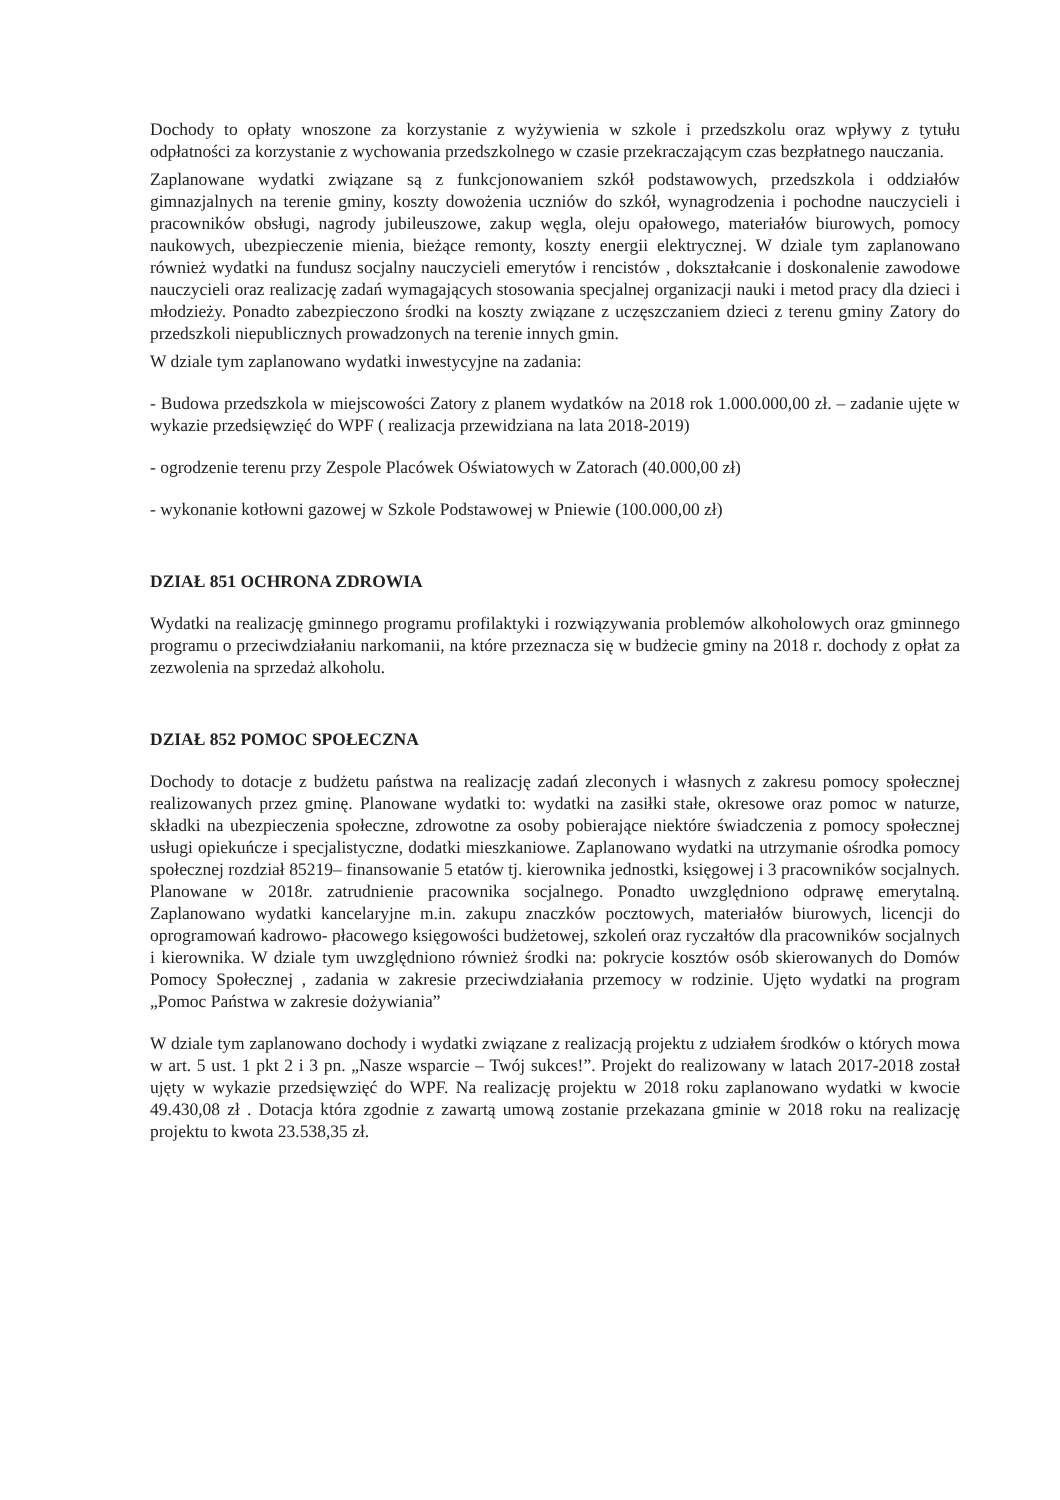Dochody to opłaty wnoszone za korzystanie z wyżywienia w szkole i przedszkolu oraz wpływy z tytułu odpłatności za korzystanie z wychowania przedszkolnego w czasie przekraczającym czas bezpłatnego nauczania.
Zaplanowane wydatki związane są z funkcjonowaniem szkół podstawowych, przedszkola i oddziałów gimnazjalnych na terenie gminy, koszty dowożenia uczniów do szkół, wynagrodzenia i pochodne nauczycieli i pracowników obsługi, nagrody jubileuszowe, zakup węgla, oleju opałowego, materiałów biurowych, pomocy naukowych, ubezpieczenie mienia, bieżące remonty, koszty energii elektrycznej. W dziale tym zaplanowano również wydatki na fundusz socjalny nauczycieli emerytów i rencistów , dokształcanie i doskonalenie zawodowe nauczycieli oraz realizację zadań wymagających stosowania specjalnej organizacji nauki i metod pracy dla dzieci i młodzieży. Ponadto zabezpieczono środki na koszty związane z uczęszczaniem dzieci z terenu gminy Zatory do przedszkoli niepublicznych prowadzonych na terenie innych gmin.
W dziale tym zaplanowano wydatki inwestycyjne na zadania:
- Budowa przedszkola w miejscowości Zatory z planem wydatków na 2018 rok 1.000.000,00 zł. – zadanie ujęte w wykazie przedsięwzięć do WPF ( realizacja przewidziana na lata 2018-2019)
- ogrodzenie terenu przy Zespole Placówek Oświatowych w Zatorach (40.000,00 zł)
- wykonanie kotłowni gazowej w Szkole Podstawowej w Pniewie (100.000,00 zł)
DZIAŁ 851 OCHRONA ZDROWIA
Wydatki na realizację gminnego programu profilaktyki i rozwiązywania problemów alkoholowych oraz gminnego programu o przeciwdziałaniu narkomanii, na które przeznacza się w budżecie gminy na 2018 r. dochody z opłat za zezwolenia na sprzedaż alkoholu.
DZIAŁ 852 POMOC SPOŁECZNA
Dochody to dotacje z budżetu państwa na realizację zadań zleconych i własnych z zakresu pomocy społecznej realizowanych przez gminę. Planowane wydatki to: wydatki na zasiłki stałe, okresowe oraz pomoc w naturze, składki na ubezpieczenia społeczne, zdrowotne za osoby pobierające niektóre świadczenia z pomocy społecznej usługi opiekuńcze i specjalistyczne, dodatki mieszkaniowe. Zaplanowano wydatki na utrzymanie ośrodka pomocy społecznej rozdział 85219– finansowanie 5 etatów tj. kierownika jednostki, księgowej i 3 pracowników socjalnych. Planowane w 2018r. zatrudnienie pracownika socjalnego. Ponadto uwzględniono odprawę emerytalną. Zaplanowano wydatki kancelaryjne m.in. zakupu znaczków pocztowych, materiałów biurowych, licencji do oprogramowań kadrowo- płacowego księgowości budżetowej, szkoleń oraz ryczałtów dla pracowników socjalnych i kierownika. W dziale tym uwzględniono również środki na: pokrycie kosztów osób skierowanych do Domów Pomocy Społecznej , zadania w zakresie przeciwdziałania przemocy w rodzinie. Ujęto wydatki na program „Pomoc Państwa w zakresie dożywiania”
W dziale tym zaplanowano dochody i wydatki związane z realizacją projektu z udziałem środków o których mowa w art. 5 ust. 1 pkt 2 i 3 pn. „Nasze wsparcie – Twój sukces!”. Projekt do realizowany w latach 2017-2018 został ujęty w wykazie przedsięwzięć do WPF. Na realizację projektu w 2018 roku zaplanowano wydatki w kwocie 49.430,08 zł . Dotacja która zgodnie z zawartą umową zostanie przekazana gminie w 2018 roku na realizację projektu to kwota 23.538,35 zł.